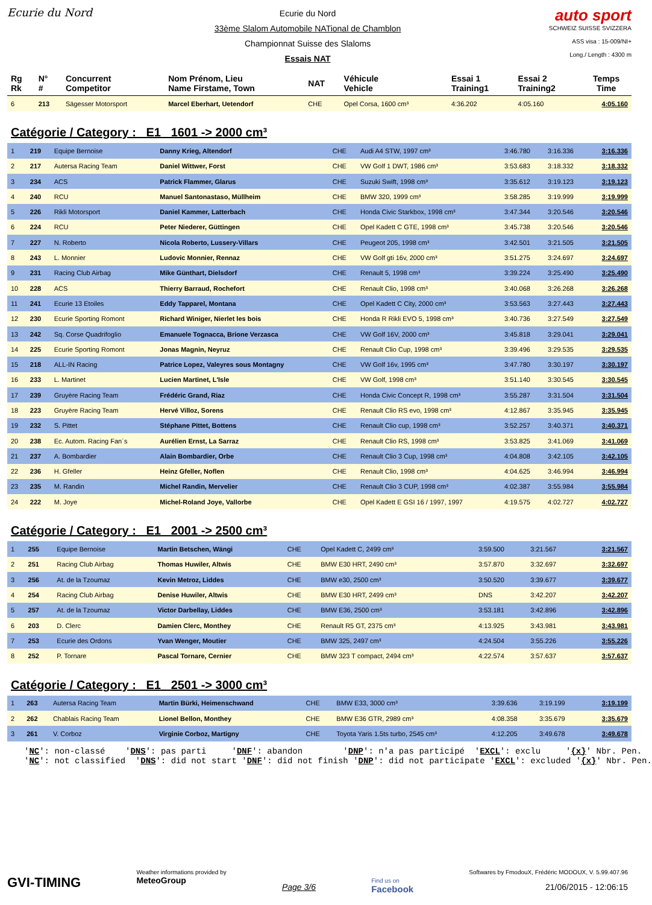Ecurie du Nord
Ecurie du Nord
33ème Slalom Automobile NATional de Chamblon
Championnat Suisse des Slaloms
Essais NAT
auto sport
SCHWEIZ SUISSE SVIZZERA
ASS visa : 15-009/NI+
Long./ Length : 4300 m
| Rg Rk | N° # | Concurrent Competitor | Nom Prénom, Lieu Name Firstame, Town | NAT | Véhicule Vehicle | Essai 1 Training1 | Essai 2 Training2 | Temps Time |
| --- | --- | --- | --- | --- | --- | --- | --- | --- |
| 6 | 213 | Sägesser Motorsport | Marcel Eberhart, Uetendorf | CHE | Opel Corsa, 1600 cm³ | 4:36.202 | 4:05.160 | 4:05.160 |
Catégorie / Category : E1 1601 -> 2000 cm³
| 1 | 219 | Equipe Bernoise | Danny Krieg, Altendorf | CHE | Audi A4 STW, 1997 cm³ | 3:46.780 | 3:16.336 | 3:16.336 |
| 2 | 217 | Autersa Racing Team | Daniel Wittwer, Forst | CHE | VW Golf 1 DWT, 1986 cm³ | 3:53.683 | 3:18.332 | 3:18.332 |
| 3 | 234 | ACS | Patrick Flammer, Glarus | CHE | Suzuki Swift, 1998 cm³ | 3:35.612 | 3:19.123 | 3:19.123 |
| 4 | 240 | RCU | Manuel Santonastaso, Müllheim | CHE | BMW 320, 1999 cm³ | 3:58.285 | 3:19.999 | 3:19.999 |
| 5 | 226 | Rikli Motorsport | Daniel Kammer, Latterbach | CHE | Honda Civic Starkbox, 1998 cm³ | 3:47.344 | 3:20.546 | 3:20.546 |
| 6 | 224 | RCU | Peter Niederer, Güttingen | CHE | Opel Kadett C GTE, 1998 cm³ | 3:45.738 | 3:20.546 | 3:20.546 |
| 7 | 227 | N. Roberto | Nicola Roberto, Lussery-Villars | CHE | Peugeot 205, 1998 cm³ | 3:42.501 | 3:21.505 | 3:21.505 |
| 8 | 243 | L. Monnier | Ludovic Monnier, Rennaz | CHE | VW Golf gti 16v, 2000 cm³ | 3:51.275 | 3:24.697 | 3:24.697 |
| 9 | 231 | Racing Club Airbag | Mike Günthart, Dielsdorf | CHE | Renault 5, 1998 cm³ | 3:39.224 | 3:25.490 | 3:25.490 |
| 10 | 228 | ACS | Thierry Barraud, Rochefort | CHE | Renault Clio, 1998 cm³ | 3:40.068 | 3:26.268 | 3:26.268 |
| 11 | 241 | Ecurie 13 Etoiles | Eddy Tapparel, Montana | CHE | Opel Kadett C City, 2000 cm³ | 3:53.563 | 3:27.443 | 3:27.443 |
| 12 | 230 | Ecurie Sporting Romont | Richard Winiger, Nierlet les bois | CHE | Honda R Rikli EVO 5, 1998 cm³ | 3:40.736 | 3:27.549 | 3:27.549 |
| 13 | 242 | Sq. Corse Quadrifoglio | Emanuele Tognacca, Brione Verzasca | CHE | VW Golf 16V, 2000 cm³ | 3:45.818 | 3:29.041 | 3:29.041 |
| 14 | 225 | Ecurie Sporting Romont | Jonas Magnin, Neyruz | CHE | Renault Clio Cup, 1998 cm³ | 3:39.496 | 3:29.535 | 3:29.535 |
| 15 | 218 | ALL-IN Racing | Patrice Lopez, Valeyres sous Montagny | CHE | VW Golf 16v, 1995 cm³ | 3:47.780 | 3:30.197 | 3:30.197 |
| 16 | 233 | L. Martinet | Lucien Martinet, L'Isle | CHE | VW Golf, 1998 cm³ | 3:51.140 | 3:30.545 | 3:30.545 |
| 17 | 239 | Gruyère Racing Team | Frédéric Grand, Riaz | CHE | Honda Civic Concept R, 1998 cm³ | 3:55.287 | 3:31.504 | 3:31.504 |
| 18 | 223 | Gruyère Racing Team | Hervé Villoz, Sorens | CHE | Renault Clio RS evo, 1998 cm³ | 4:12.867 | 3:35.945 | 3:35.945 |
| 19 | 232 | S. Pittet | Stéphane Pittet, Bottens | CHE | Renault Clio cup, 1998 cm³ | 3:52.257 | 3:40.371 | 3:40.371 |
| 20 | 238 | Ec. Autom. Racing Fan´s | Aurélien Ernst, La Sarraz | CHE | Renault Clio RS, 1998 cm³ | 3:53.825 | 3:41.069 | 3:41.069 |
| 21 | 237 | A. Bombardier | Alain Bombardier, Orbe | CHE | Renault Clio 3 Cup, 1998 cm³ | 4:04.808 | 3:42.105 | 3:42.105 |
| 22 | 236 | H. Gfeller | Heinz Gfeller, Noflen | CHE | Renault Clio, 1998 cm³ | 4:04.625 | 3:46.994 | 3:46.994 |
| 23 | 235 | M. Randin | Michel Randin, Mervelier | CHE | Renault Clio 3 CUP, 1998 cm³ | 4:02.387 | 3:55.984 | 3:55.984 |
| 24 | 222 | M. Joye | Michel-Roland Joye, Vallorbe | CHE | Opel Kadett E GSI 16 / 1997, 1997 | 4:19.575 | 4:02.727 | 4:02.727 |
Catégorie / Category : E1 2001 -> 2500 cm³
| 1 | 255 | Equipe Bernoise | Martin Betschen, Wängi | CHE | Opel Kadett C, 2499 cm³ | 3:59.500 | 3:21.567 | 3:21.567 |
| 2 | 251 | Racing Club Airbag | Thomas Huwiler, Altwis | CHE | BMW E30 HRT, 2490 cm³ | 3:57.870 | 3:32.697 | 3:32.697 |
| 3 | 256 | At. de la Tzoumaz | Kevin Metroz, Liddes | CHE | BMW e30, 2500 cm³ | 3:50.520 | 3:39.677 | 3:39.677 |
| 4 | 254 | Racing Club Airbag | Denise Huwiler, Altwis | CHE | BMW E30 HRT, 2499 cm³ | DNS | 3:42.207 | 3:42.207 |
| 5 | 257 | At. de la Tzoumaz | Victor Darbellay, Liddes | CHE | BMW E36, 2500 cm³ | 3:53.181 | 3:42.896 | 3:42.896 |
| 6 | 203 | D. Clerc | Damien Clerc, Monthey | CHE | Renault R5 GT, 2375 cm³ | 4:13.925 | 3:43.981 | 3:43.981 |
| 7 | 253 | Ecurie des Ordons | Yvan Wenger, Moutier | CHE | BMW 325, 2497 cm³ | 4:24.504 | 3:55.226 | 3:55.226 |
| 8 | 252 | P. Tornare | Pascal Tornare, Cernier | CHE | BMW 323 T compact, 2494 cm³ | 4:22.574 | 3:57.637 | 3:57.637 |
Catégorie / Category : E1 2501 -> 3000 cm³
| 1 | 263 | Autersa Racing Team | Martin Bürki, Heimenschwand | CHE | BMW E33, 3000 cm³ | 3:39.636 | 3:19.199 | 3:19.199 |
| 2 | 262 | Chablais Racing Team | Lionel Bellon, Monthey | CHE | BMW E36 GTR, 2989 cm³ | 4:08.358 | 3:35.679 | 3:35.679 |
| 3 | 261 | V. Corboz | Virginie Corboz, Martigny | CHE | Toyota Yaris 1.5ts turbo, 2545 cm³ | 4:12.205 | 3:49.678 | 3:49.678 |
'NC': non-classé 'DNS': pas parti 'DNF': abandon 'DNP': n'a pas participé 'EXCL': exclu '{x}' Nbr. Pen. 'NC': not classified 'DNS': did not start 'DNF': did not finish 'DNP': did not participate 'EXCL': excluded '{x}' Nbr. Pen.
GVI-TIMING
Weather informations provided by
MeteoGroup
Page 3/6
Find us on
Facebook
Softwares by FmodouX, Frédéric MODOUX, V. 5.99.407.96
21/06/2015 - 12:06:15